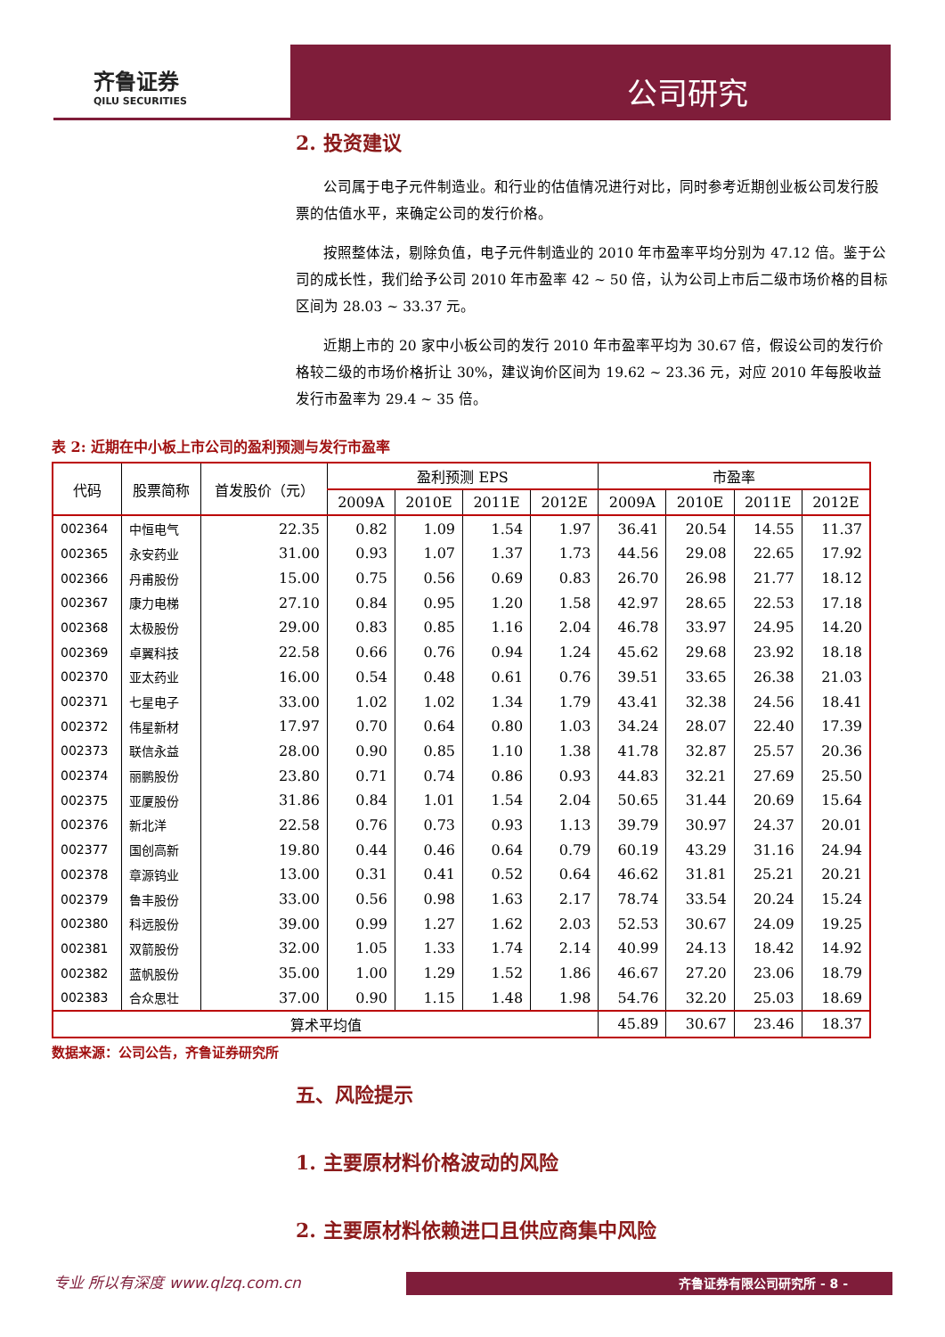齐鲁证券
QILU SECURITIES
公司研究
2. 投资建议
公司属于电子元件制造业。和行业的估值情况进行对比，同时参考近期创业板公司发行股票的估值水平，来确定公司的发行价格。
按照整体法，剔除负值，电子元件制造业的 2010 年市盈率平均分别为 47.12 倍。鉴于公司的成长性，我们给予公司 2010 年市盈率 42 ~ 50 倍，认为公司上市后二级市场价格的目标区间为 28.03 ~ 33.37 元。
近期上市的 20 家中小板公司的发行 2010 年市盈率平均为 30.67 倍，假设公司的发行价格较二级的市场价格折让 30%，建议询价区间为 19.62 ~ 23.36 元，对应 2010 年每股收益发行市盈率为 29.4 ~ 35 倍。
表 2: 近期在中小板上市公司的盈利预测与发行市盈率
| 代码 | 股票简称 | 首发股价（元） | 盈利预测 EPS | | | | 市盈率 | | | |
| --- | --- | --- | --- | --- | --- | --- | --- | --- | --- | --- |
| | | | 2009A | 2010E | 2011E | 2012E | 2009A | 2010E | 2011E | 2012E |
| 002364 | 中恒电气 | 22.35 | 0.82 | 1.09 | 1.54 | 1.97 | 36.41 | 20.54 | 14.55 | 11.37 |
| 002365 | 永安药业 | 31.00 | 0.93 | 1.07 | 1.37 | 1.73 | 44.56 | 29.08 | 22.65 | 17.92 |
| 002366 | 丹甫股份 | 15.00 | 0.75 | 0.56 | 0.69 | 0.83 | 26.70 | 26.98 | 21.77 | 18.12 |
| 002367 | 康力电梯 | 27.10 | 0.84 | 0.95 | 1.20 | 1.58 | 42.97 | 28.65 | 22.53 | 17.18 |
| 002368 | 太极股份 | 29.00 | 0.83 | 0.85 | 1.16 | 2.04 | 46.78 | 33.97 | 24.95 | 14.20 |
| 002369 | 卓翼科技 | 22.58 | 0.66 | 0.76 | 0.94 | 1.24 | 45.62 | 29.68 | 23.92 | 18.18 |
| 002370 | 亚太药业 | 16.00 | 0.54 | 0.48 | 0.61 | 0.76 | 39.51 | 33.65 | 26.38 | 21.03 |
| 002371 | 七星电子 | 33.00 | 1.02 | 1.02 | 1.34 | 1.79 | 43.41 | 32.38 | 24.56 | 18.41 |
| 002372 | 伟星新材 | 17.97 | 0.70 | 0.64 | 0.80 | 1.03 | 34.24 | 28.07 | 22.40 | 17.39 |
| 002373 | 联信永益 | 28.00 | 0.90 | 0.85 | 1.10 | 1.38 | 41.78 | 32.87 | 25.57 | 20.36 |
| 002374 | 丽鹏股份 | 23.80 | 0.71 | 0.74 | 0.86 | 0.93 | 44.83 | 32.21 | 27.69 | 25.50 |
| 002375 | 亚厦股份 | 31.86 | 0.84 | 1.01 | 1.54 | 2.04 | 50.65 | 31.44 | 20.69 | 15.64 |
| 002376 | 新北洋 | 22.58 | 0.76 | 0.73 | 0.93 | 1.13 | 39.79 | 30.97 | 24.37 | 20.01 |
| 002377 | 国创高新 | 19.80 | 0.44 | 0.46 | 0.64 | 0.79 | 60.19 | 43.29 | 31.16 | 24.94 |
| 002378 | 章源钨业 | 13.00 | 0.31 | 0.41 | 0.52 | 0.64 | 46.62 | 31.81 | 25.21 | 20.21 |
| 002379 | 鲁丰股份 | 33.00 | 0.56 | 0.98 | 1.63 | 2.17 | 78.74 | 33.54 | 20.24 | 15.24 |
| 002380 | 科远股份 | 39.00 | 0.99 | 1.27 | 1.62 | 2.03 | 52.53 | 30.67 | 24.09 | 19.25 |
| 002381 | 双箭股份 | 32.00 | 1.05 | 1.33 | 1.74 | 2.14 | 40.99 | 24.13 | 18.42 | 14.92 |
| 002382 | 蓝帆股份 | 35.00 | 1.00 | 1.29 | 1.52 | 1.86 | 46.67 | 27.20 | 23.06 | 18.79 |
| 002383 | 合众思壮 | 37.00 | 0.90 | 1.15 | 1.48 | 1.98 | 54.76 | 32.20 | 25.03 | 18.69 |
| 算术平均值 | | | | | | | 45.89 | 30.67 | 23.46 | 18.37 |
数据来源：公司公告，齐鲁证券研究所
五、风险提示
1. 主要原材料价格波动的风险
2. 主要原材料依赖进口且供应商集中风险
专业 所以有深度 www.qlzq.com.cn
齐鲁证券有限公司研究所 - 8 -